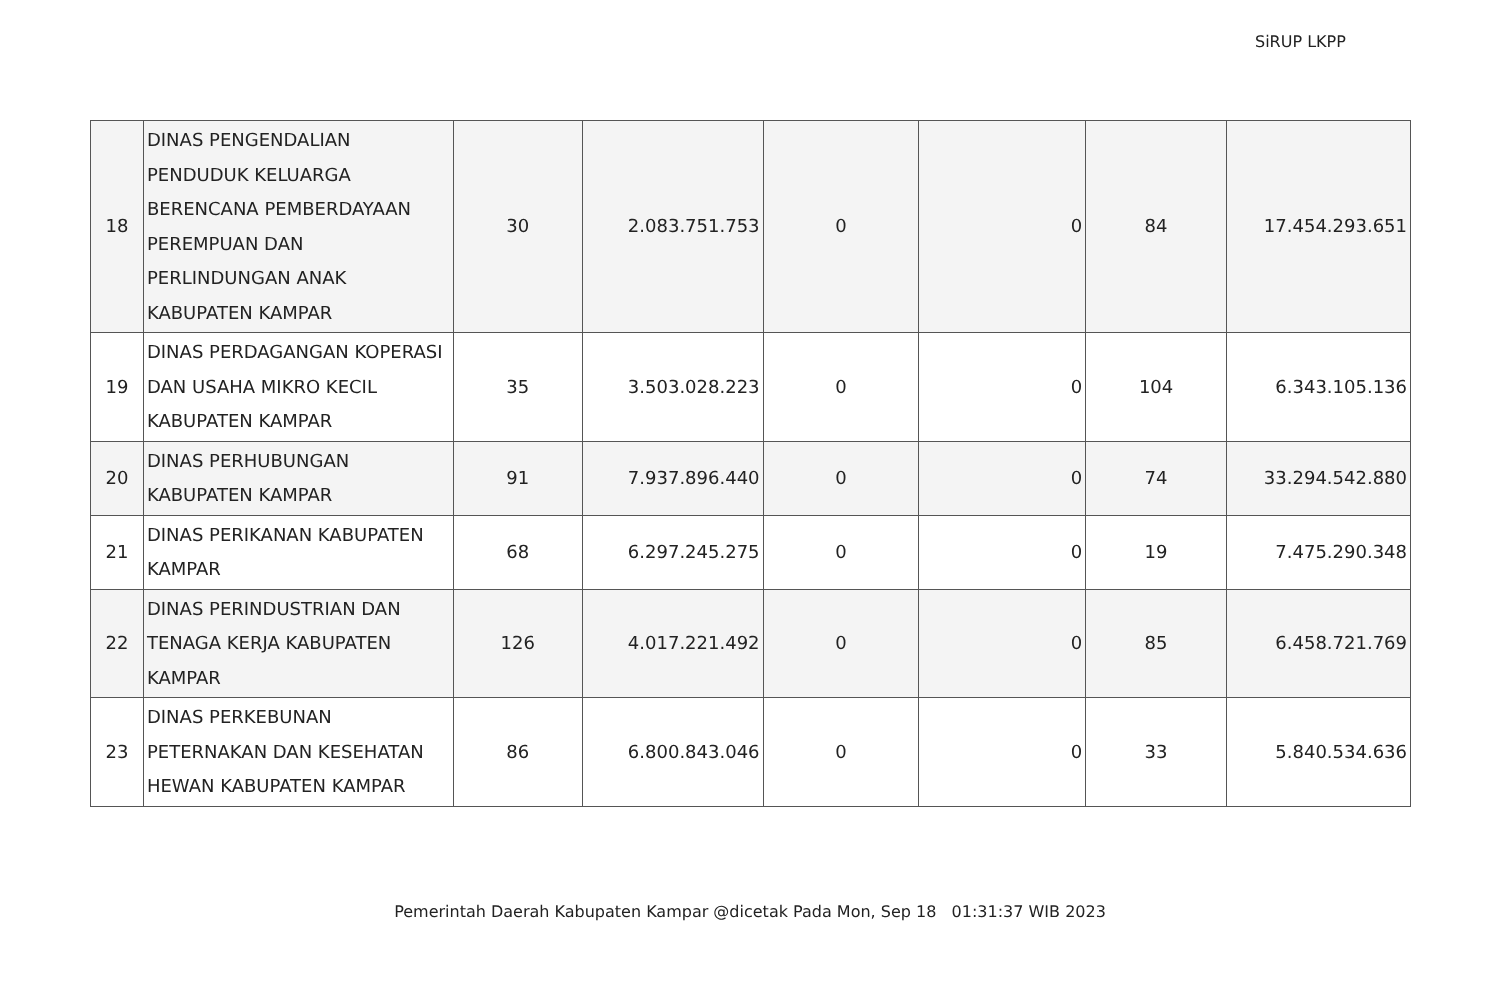SiRUP LKPP
| 18 | DINAS PENGENDALIAN PENDUDUK KELUARGA BERENCANA PEMBERDAYAAN PEREMPUAN DAN PERLINDUNGAN ANAK KABUPATEN KAMPAR | 30 | 2.083.751.753 | 0 | 0 | 84 | 17.454.293.651 |
| 19 | DINAS PERDAGANGAN KOPERASI DAN USAHA MIKRO KECIL KABUPATEN KAMPAR | 35 | 3.503.028.223 | 0 | 0 | 104 | 6.343.105.136 |
| 20 | DINAS PERHUBUNGAN KABUPATEN KAMPAR | 91 | 7.937.896.440 | 0 | 0 | 74 | 33.294.542.880 |
| 21 | DINAS PERIKANAN KABUPATEN KAMPAR | 68 | 6.297.245.275 | 0 | 0 | 19 | 7.475.290.348 |
| 22 | DINAS PERINDUSTRIAN DAN TENAGA KERJA KABUPATEN KAMPAR | 126 | 4.017.221.492 | 0 | 0 | 85 | 6.458.721.769 |
| 23 | DINAS PERKEBUNAN PETERNAKAN DAN KESEHATAN HEWAN KABUPATEN KAMPAR | 86 | 6.800.843.046 | 0 | 0 | 33 | 5.840.534.636 |
Pemerintah Daerah Kabupaten Kampar @dicetak Pada Mon, Sep 18 01:31:37 WIB 2023